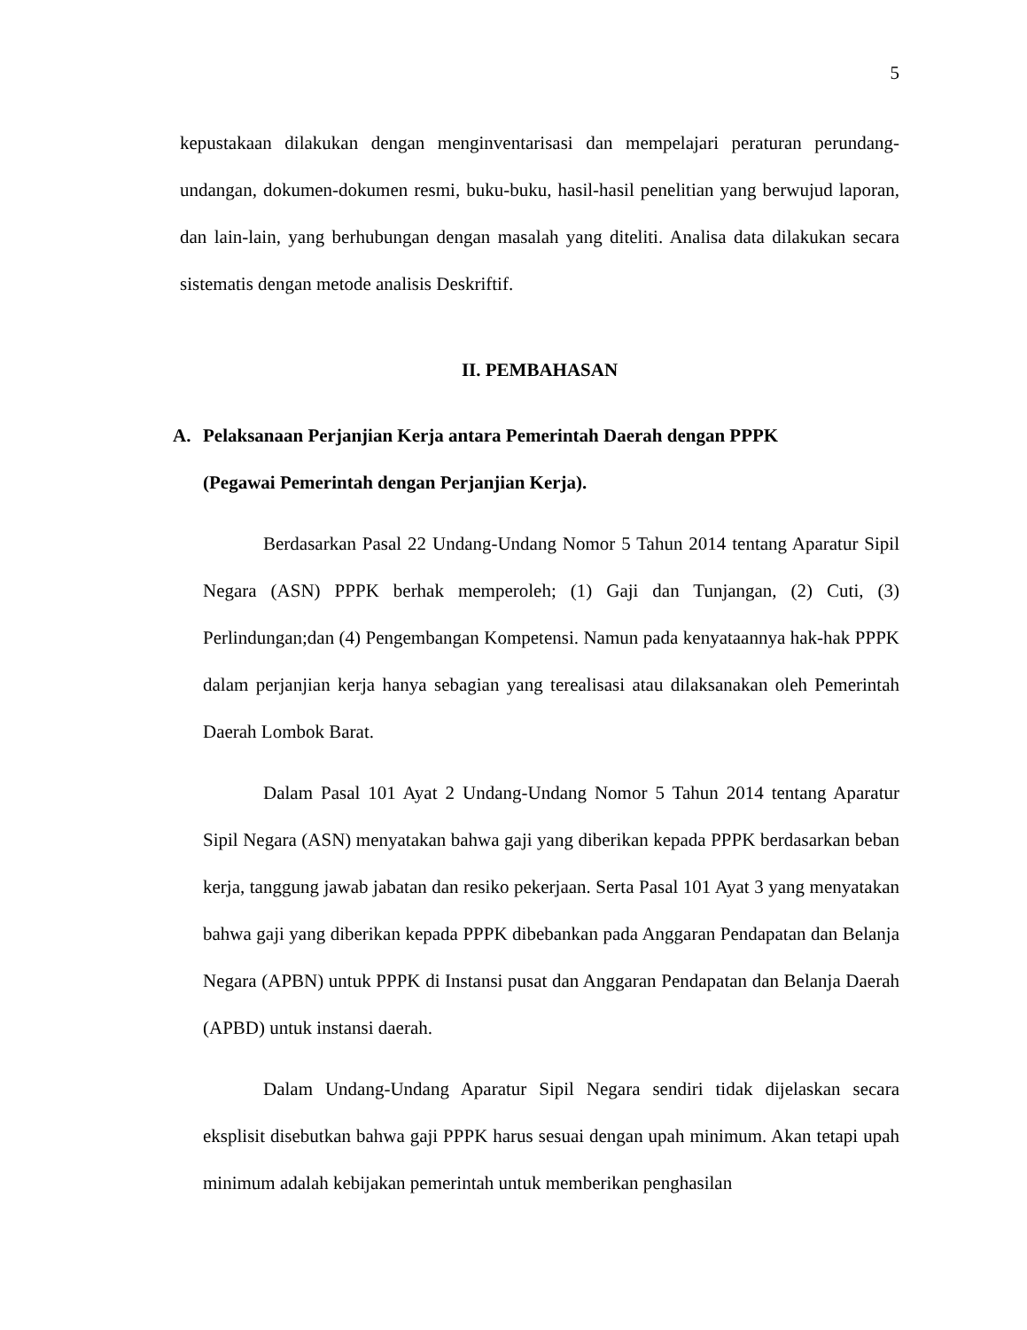5
kepustakaan dilakukan dengan menginventarisasi dan mempelajari peraturan perundang-undangan, dokumen-dokumen resmi, buku-buku, hasil-hasil penelitian yang berwujud laporan, dan lain-lain, yang berhubungan dengan masalah yang diteliti. Analisa data dilakukan secara sistematis dengan metode analisis Deskriftif.
II. PEMBAHASAN
A. Pelaksanaan Perjanjian Kerja antara Pemerintah Daerah dengan PPPK
(Pegawai Pemerintah dengan Perjanjian Kerja).
Berdasarkan Pasal 22 Undang-Undang Nomor 5 Tahun 2014 tentang Aparatur Sipil Negara (ASN) PPPK berhak memperoleh; (1) Gaji dan Tunjangan, (2) Cuti, (3) Perlindungan;dan (4) Pengembangan Kompetensi. Namun pada kenyataannya hak-hak PPPK dalam perjanjian kerja hanya sebagian yang terealisasi atau dilaksanakan oleh Pemerintah Daerah Lombok Barat.
Dalam Pasal 101 Ayat 2 Undang-Undang Nomor 5 Tahun 2014 tentang Aparatur Sipil Negara (ASN) menyatakan bahwa gaji yang diberikan kepada PPPK berdasarkan beban kerja, tanggung jawab jabatan dan resiko pekerjaan. Serta Pasal 101 Ayat 3 yang menyatakan bahwa gaji yang diberikan kepada PPPK dibebankan pada Anggaran Pendapatan dan Belanja Negara (APBN) untuk PPPK di Instansi pusat dan Anggaran Pendapatan dan Belanja Daerah (APBD) untuk instansi daerah.
Dalam Undang-Undang Aparatur Sipil Negara sendiri tidak dijelaskan secara eksplisit disebutkan bahwa gaji PPPK harus sesuai dengan upah minimum. Akan tetapi upah minimum adalah kebijakan pemerintah untuk memberikan penghasilan